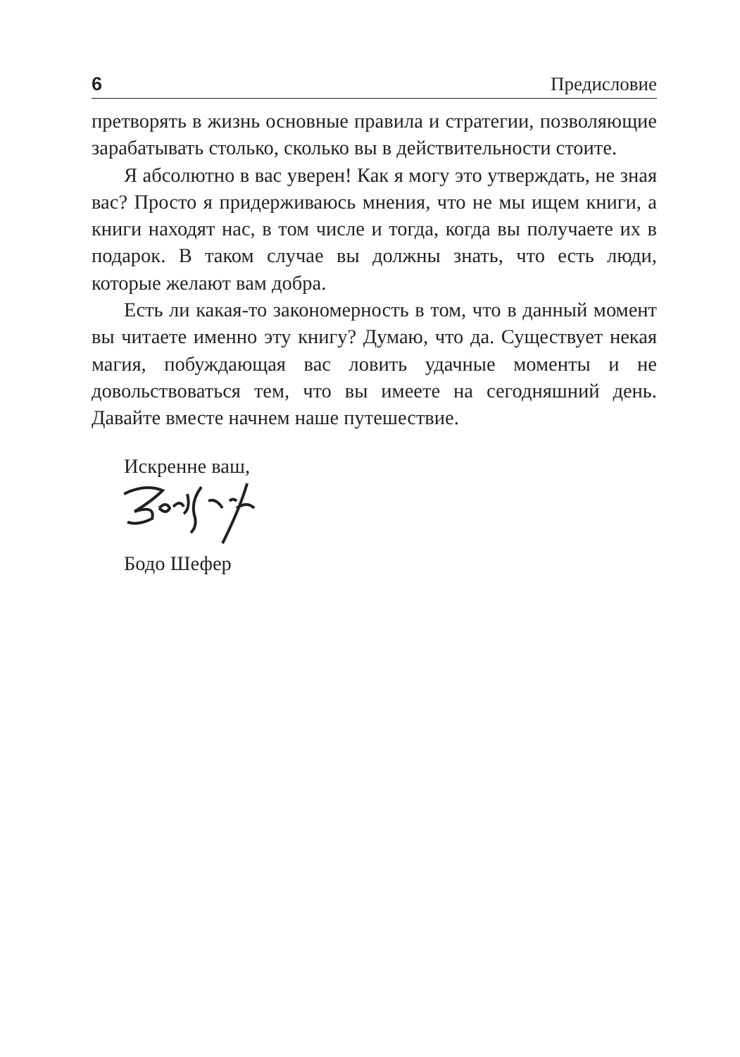6 Предисловие
претворять в жизнь основные правила и стратегии, позволяющие зарабатывать столько, сколько вы в действительности стоите.
Я абсолютно в вас уверен! Как я могу это утверждать, не зная вас? Просто я придерживаюсь мнения, что не мы ищем книги, а книги находят нас, в том числе и тогда, когда вы получаете их в подарок. В таком случае вы должны знать, что есть люди, которые желают вам добра.
Есть ли какая-то закономерность в том, что в данный момент вы читаете именно эту книгу? Думаю, что да. Существует некая магия, побуждающая вас ловить удачные моменты и не довольствоваться тем, что вы имеете на сегодняшний день. Давайте вместе начнем наше путешествие.
Искренне ваш,
Бодо Шефер